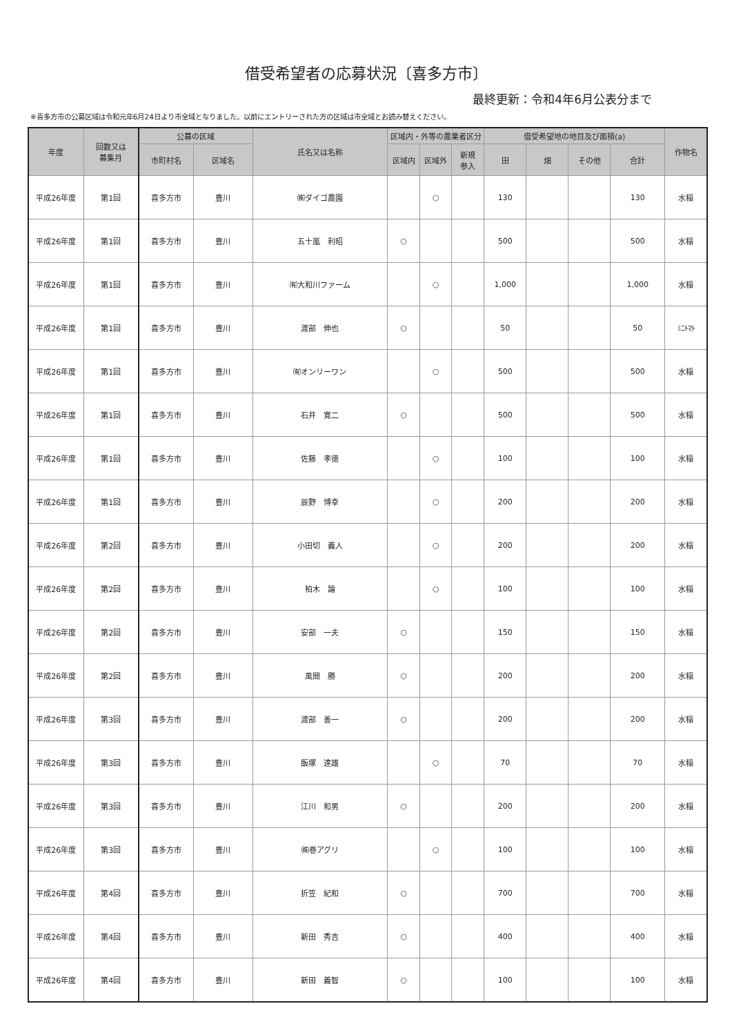借受希望者の応募状況〔喜多方市〕
最終更新：令和4年6月公表分まで
※喜多方市の公募区域は令和元年6月24日より市全域となりました。以前にエントリーされた方の区域は市全域とお読み替えください。
| 年度 | 回数又は 募集月 | 公募の区域 | | 氏名又は名称 | 区域内・外等の農業者区分 | | | 借受希望地の地目及び面積(a) | | | | 作物名 |
| --- | --- | --- | --- | --- | --- | --- | --- | --- | --- | --- | --- | --- |
| | | 市町村名 | 区域名 | | 区域内 | 区域外 | 新規 参入 | 田 | 畑 | その他 | 合計 | |
| 平成26年度 | 第1回 | 喜多方市 | 豊川 | ㈱ダイゴ農園 | | ○ | | 130 | | | 130 | 水稲 |
| 平成26年度 | 第1回 | 喜多方市 | 豊川 | 五十嵐 利昭 | ○ | | | 500 | | | 500 | 水稲 |
| 平成26年度 | 第1回 | 喜多方市 | 豊川 | ㈲大和川ファーム | | ○ | | 1,000 | | | 1,000 | 水稲 |
| 平成26年度 | 第1回 | 喜多方市 | 豊川 | 渡部 伸也 | ○ | | | 50 | | | 50 | ﾐﾆﾄﾏﾄ |
| 平成26年度 | 第1回 | 喜多方市 | 豊川 | ㈲オンリーワン | | ○ | | 500 | | | 500 | 水稲 |
| 平成26年度 | 第1回 | 喜多方市 | 豊川 | 石井 寛二 | ○ | | | 500 | | | 500 | 水稲 |
| 平成26年度 | 第1回 | 喜多方市 | 豊川 | 佐藤 孝徳 | | ○ | | 100 | | | 100 | 水稲 |
| 平成26年度 | 第1回 | 喜多方市 | 豊川 | 辰野 博幸 | | ○ | | 200 | | | 200 | 水稲 |
| 平成26年度 | 第2回 | 喜多方市 | 豊川 | 小田切 義人 | | ○ | | 200 | | | 200 | 水稲 |
| 平成26年度 | 第2回 | 喜多方市 | 豊川 | 柏木 論 | | ○ | | 100 | | | 100 | 水稲 |
| 平成26年度 | 第2回 | 喜多方市 | 豊川 | 安部 一夫 | ○ | | | 150 | | | 150 | 水稲 |
| 平成26年度 | 第2回 | 喜多方市 | 豊川 | 風間 勝 | ○ | | | 200 | | | 200 | 水稲 |
| 平成26年度 | 第3回 | 喜多方市 | 豊川 | 渡部 善一 | ○ | | | 200 | | | 200 | 水稲 |
| 平成26年度 | 第3回 | 喜多方市 | 豊川 | 飯塚 達雄 | | ○ | | 70 | | | 70 | 水稲 |
| 平成26年度 | 第3回 | 喜多方市 | 豊川 | 江川 和男 | ○ | | | 200 | | | 200 | 水稲 |
| 平成26年度 | 第3回 | 喜多方市 | 豊川 | ㈱巻アグリ | | ○ | | 100 | | | 100 | 水稲 |
| 平成26年度 | 第4回 | 喜多方市 | 豊川 | 折笠 紀和 | ○ | | | 700 | | | 700 | 水稲 |
| 平成26年度 | 第4回 | 喜多方市 | 豊川 | 新田 秀吉 | ○ | | | 400 | | | 400 | 水稲 |
| 平成26年度 | 第4回 | 喜多方市 | 豊川 | 新田 義智 | ○ | | | 100 | | | 100 | 水稲 |